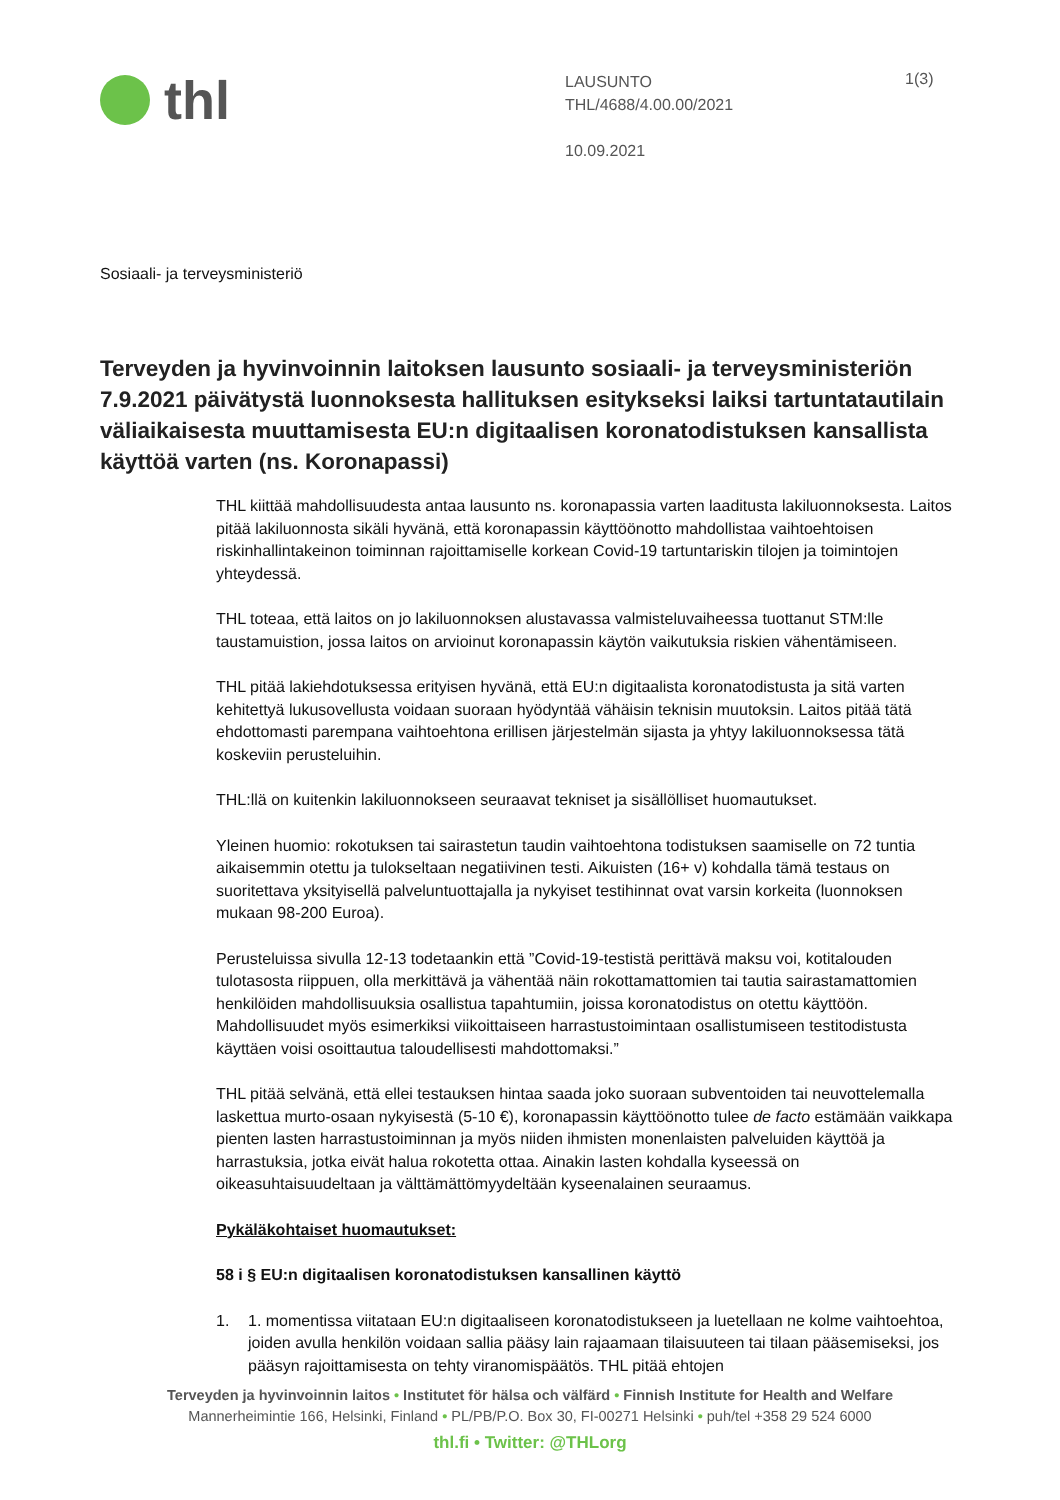thl
LAUSUNTO
THL/4688/4.00.00/2021
10.09.2021
1(3)
Sosiaali- ja terveysministeriö
Terveyden ja hyvinvoinnin laitoksen lausunto sosiaali- ja terveysministeriön 7.9.2021 päivätystä luonnoksesta hallituksen esitykseksi laiksi tartuntatautilain väliaikaisesta muuttamisesta EU:n digitaalisen koronatodistuksen kansallista käyttöä varten (ns. Koronapassi)
THL kiittää mahdollisuudesta antaa lausunto ns. koronapassia varten laaditusta lakiluonnoksesta. Laitos pitää lakiluonnosta sikäli hyvänä, että koronapassin käyttöönotto mahdollistaa vaihtoehtoisen riskinhallintakeinon toiminnan rajoittamiselle korkean Covid-19 tartuntariskin tilojen ja toimintojen yhteydessä.
THL toteaa, että laitos on jo lakiluonnoksen alustavassa valmisteluvaiheessa tuottanut STM:lle taustamuistion, jossa laitos on arvioinut koronapassin käytön vaikutuksia riskien vähentämiseen.
THL pitää lakiehdotuksessa erityisen hyvänä, että EU:n digitaalista koronatodistusta ja sitä varten kehitettyä lukusovellusta voidaan suoraan hyödyntää vähäisin teknisin muutoksin. Laitos pitää tätä ehdottomasti parempana vaihtoehtona erillisen järjestelmän sijasta ja yhtyy lakiluonnoksessa tätä koskeviin perusteluihin.
THL:llä on kuitenkin lakiluonnokseen seuraavat tekniset ja sisällölliset huomautukset.
Yleinen huomio: rokotuksen tai sairastetun taudin vaihtoehtona todistuksen saamiselle on 72 tuntia aikaisemmin otettu ja tulokseltaan negatiivinen testi. Aikuisten (16+ v) kohdalla tämä testaus on suoritettava yksityisellä palveluntuottajalla ja nykyiset testihinnat ovat varsin korkeita (luonnoksen mukaan 98-200 Euroa).
Perusteluissa sivulla 12-13 todetaankin että ”Covid-19-testistä perittävä maksu voi, kotitalouden tulotasosta riippuen, olla merkittävä ja vähentää näin rokottamattomien tai tautia sairastamattomien henkilöiden mahdollisuuksia osallistua tapahtumiin, joissa koronatodistus on otettu käyttöön. Mahdollisuudet myös esimerkiksi viikoittaiseen harrastustoimintaan osallistumiseen testitodistusta käyttäen voisi osoittautua taloudellisesti mahdottomaksi.”
THL pitää selvänä, että ellei testauksen hintaa saada joko suoraan subventoiden tai neuvottelemalla laskettua murto-osaan nykyisestä (5-10 €), koronapassin käyttöönotto tulee de facto estämään vaikkapa pienten lasten harrastustoiminnan ja myös niiden ihmisten monenlaisten palveluiden käyttöä ja harrastuksia, jotka eivät halua rokotetta ottaa. Ainakin lasten kohdalla kyseessä on oikeasuhtaisuudeltaan ja välttämättömyydeltään kyseenalainen seuraamus.
Pykäläkohtaiset huomautukset:
58 i § EU:n digitaalisen koronatodistuksen kansallinen käyttö
1. 1. momentissa viitataan EU:n digitaaliseen koronatodistukseen ja luetellaan ne kolme vaihtoehtoa, joiden avulla henkilön voidaan sallia pääsy lain rajaamaan tilaisuuteen tai tilaan pääsemiseksi, jos pääsyn rajoittamisesta on tehty viranomispäätös. THL pitää ehtojen
Terveyden ja hyvinvoinnin laitos • Institutet för hälsa och välfärd • Finnish Institute for Health and Welfare
Mannerheimintie 166, Helsinki, Finland • PL/PB/P.O. Box 30, FI-00271 Helsinki • puh/tel +358 29 524 6000
thl.fi • Twitter: @THLorg